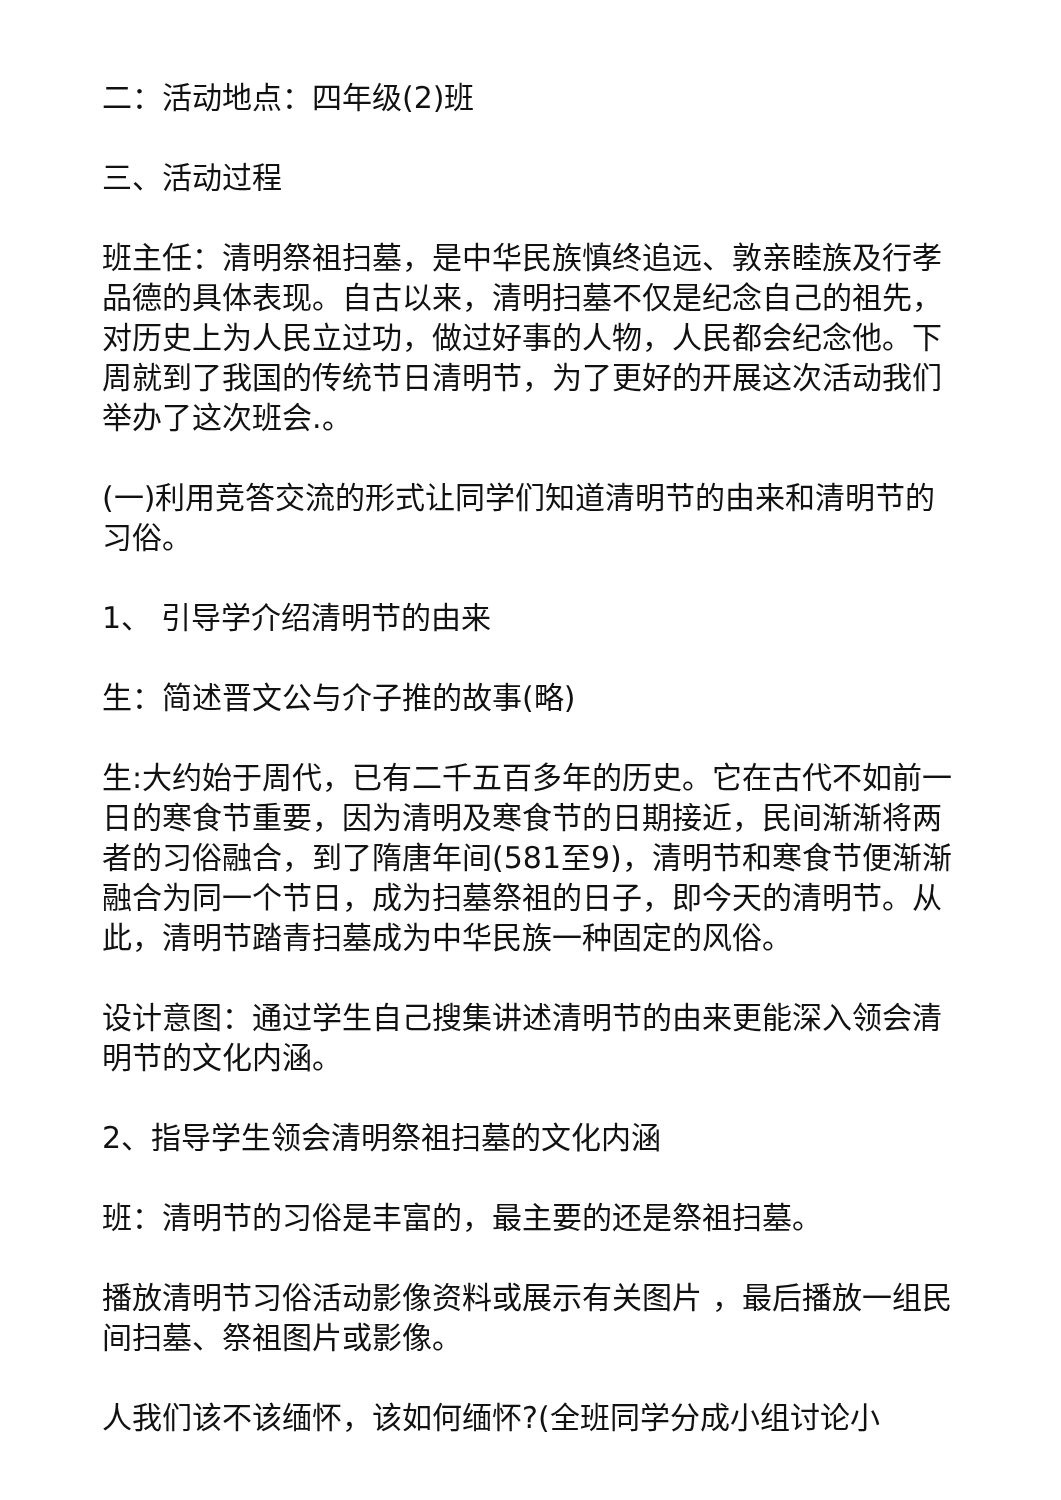二：活动地点：四年级(2)班
三、活动过程
班主任：清明祭祖扫墓，是中华民族慎终追远、敦亲睦族及行孝品德的具体表现。自古以来，清明扫墓不仅是纪念自己的祖先，对历史上为人民立过功，做过好事的人物，人民都会纪念他。下周就到了我国的传统节日清明节，为了更好的开展这次活动我们举办了这次班会.。
(一)利用竞答交流的形式让同学们知道清明节的由来和清明节的习俗。
1、 引导学介绍清明节的由来
生：简述晋文公与介子推的故事(略)
生:大约始于周代，已有二千五百多年的历史。它在古代不如前一日的寒食节重要，因为清明及寒食节的日期接近，民间渐渐将两者的习俗融合，到了隋唐年间(581至9)，清明节和寒食节便渐渐融合为同一个节日，成为扫墓祭祖的日子，即今天的清明节。从此，清明节踏青扫墓成为中华民族一种固定的风俗。
设计意图：通过学生自己搜集讲述清明节的由来更能深入领会清明节的文化内涵。
2、指导学生领会清明祭祖扫墓的文化内涵
班：清明节的习俗是丰富的，最主要的还是祭祖扫墓。
播放清明节习俗活动影像资料或展示有关图片 ，最后播放一组民间扫墓、祭祖图片或影像。
人我们该不该缅怀，该如何缅怀?(全班同学分成小组讨论小